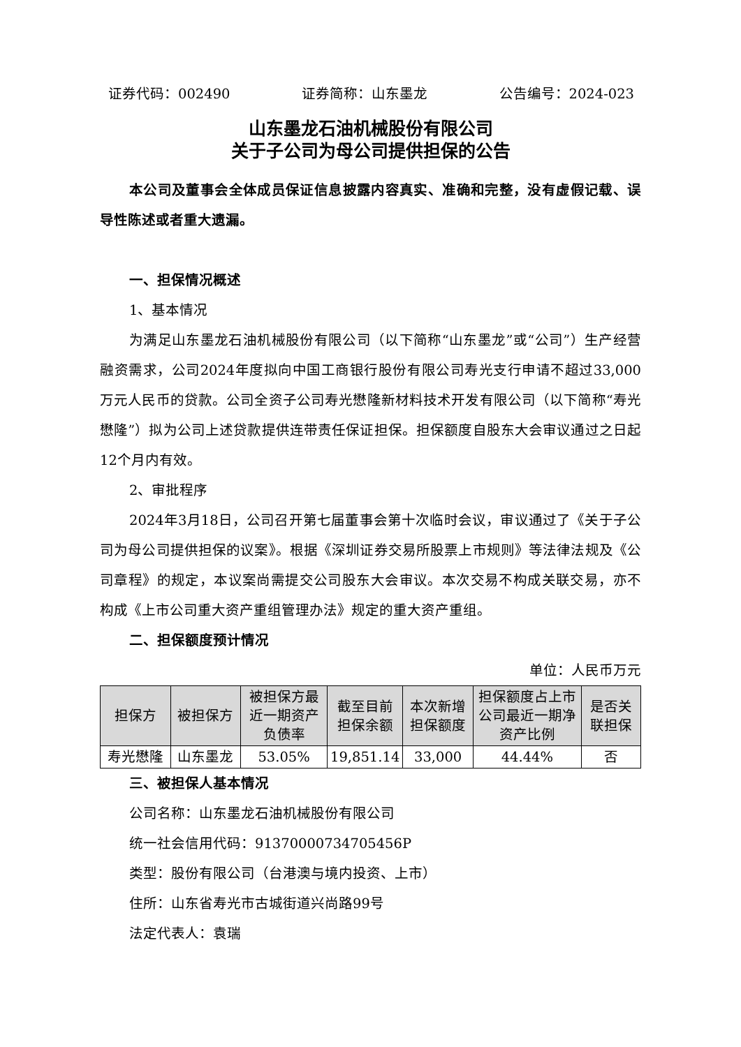证券代码：002490 证券简称：山东墨龙 公告编号：2024-023
山东墨龙石油机械股份有限公司
关于子公司为母公司提供担保的公告
本公司及董事会全体成员保证信息披露内容真实、准确和完整，没有虚假记载、误导性陈述或者重大遗漏。
一、担保情况概述
1、基本情况
为满足山东墨龙石油机械股份有限公司（以下简称“山东墨龙”或“公司”）生产经营融资需求，公司2024年度拟向中国工商银行股份有限公司寿光支行申请不超过33,000万元人民币的贷款。公司全资子公司寿光懋隆新材料技术开发有限公司（以下简称“寿光懋隆”）拟为公司上述贷款提供连带责任保证担保。担保额度自股东大会审议通过之日起12个月内有效。
2、审批程序
2024年3月18日，公司召开第七届董事会第十次临时会议，审议通过了《关于子公司为母公司提供担保的议案》。根据《深圳证券交易所股票上市规则》等法律法规及《公司章程》的规定，本议案尚需提交公司股东大会审议。本次交易不构成关联交易，亦不构成《上市公司重大资产重组管理办法》规定的重大资产重组。
二、担保额度预计情况
单位：人民币万元
| 担保方 | 被担保方 | 被担保方最近一期资产负债率 | 截至目前担保余额 | 本次新增担保额度 | 担保额度占上市公司最近一期净资产比例 | 是否关联担保 |
| --- | --- | --- | --- | --- | --- | --- |
| 寿光懋隆 | 山东墨龙 | 53.05% | 19,851.14 | 33,000 | 44.44% | 否 |
三、被担保人基本情况
公司名称：山东墨龙石油机械股份有限公司
统一社会信用代码：91370000734705456P
类型：股份有限公司（台港澳与境内投资、上市）
住所：山东省寿光市古城街道兴尚路99号
法定代表人：袁瑞